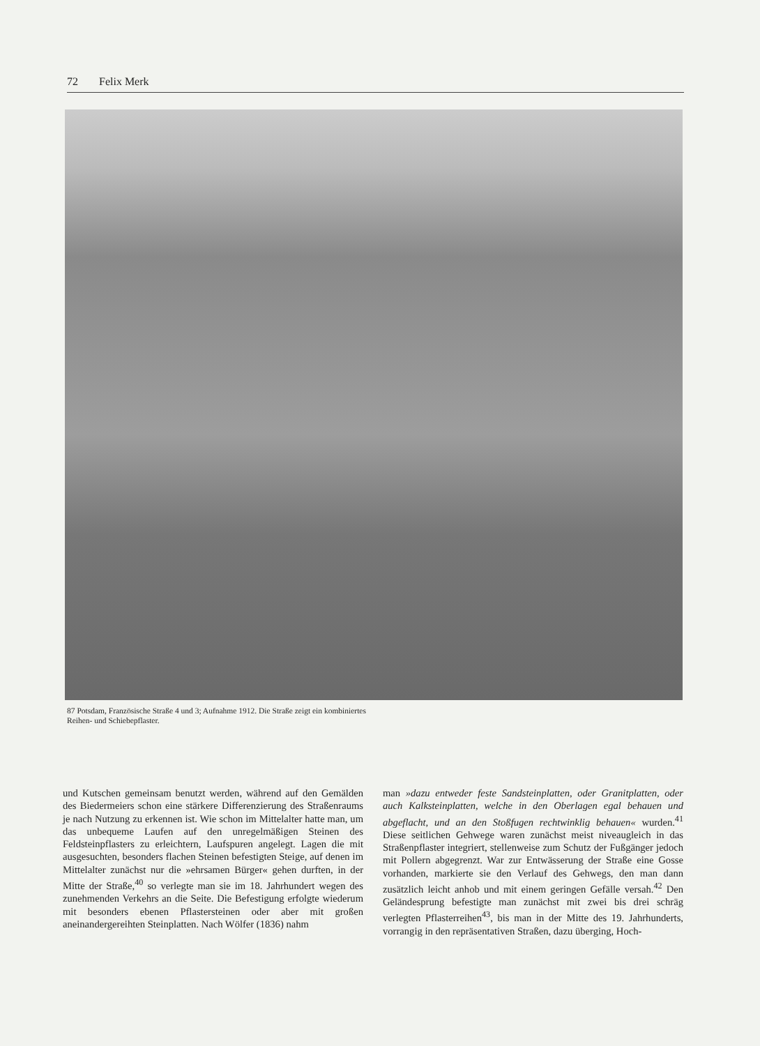72 Felix Merk
87 Potsdam, Französische Straße 4 und 3; Aufnahme 1912. Die Straße zeigt ein kombiniertes Reihen- und Schiebepflaster.
und Kutschen gemeinsam benutzt werden, während auf den Gemälden des Biedermeiers schon eine stärkere Differenzierung des Straßenraums je nach Nutzung zu erkennen ist. Wie schon im Mittelalter hatte man, um das unbequeme Laufen auf den unregelmäßigen Steinen des Feldsteinpflasters zu erleichtern, Laufspuren angelegt. Lagen die mit ausgesuchten, besonders flachen Steinen befestigten Steige, auf denen im Mittelalter zunächst nur die »ehrsamen Bürger« gehen durften, in der Mitte der Straße,<sup>40</sup> so verlegte man sie im 18. Jahrhundert wegen des zunehmenden Verkehrs an die Seite. Die Befestigung erfolgte wiederum mit besonders ebenen Pflastersteinen oder aber mit großen aneinandergereihten Steinplatten. Nach Wölfer (1836) nahm
man »dazu entweder feste Sandsteinplatten, oder Granitplatten, oder auch Kalksteinplatten, welche in den Oberlagen egal behauen und abgeflacht, und an den Stoßfugen rechtwinklig behauen« wurden.<sup>41</sup> Diese seitlichen Gehwege waren zunächst meist niveaugleich in das Straßenpflaster integriert, stellenweise zum Schutz der Fußgänger jedoch mit Pollern abgegrenzt. War zur Entwässerung der Straße eine Gosse vorhanden, markierte sie den Verlauf des Gehwegs, den man dann zusätzlich leicht anhob und mit einem geringen Gefälle versah.<sup>42</sup> Den Geländesprung befestigte man zunächst mit zwei bis drei schräg verlegten Pflasterreihen<sup>43</sup>, bis man in der Mitte des 19. Jahrhunderts, vorrangig in den repräsentativen Straßen, dazu überging, Hoch-